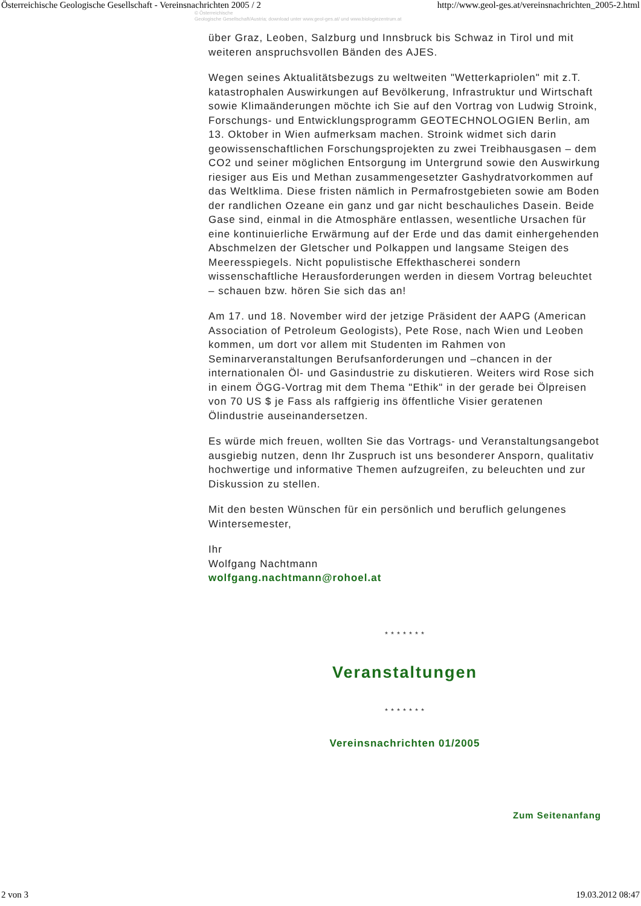Österreichische Geologische Gesellschaft - Vereinsnachrichten 2005 / 2 http://www.geol-ges.at/vereinsnachrichten_2005-2.html
© Österreichische
Geologische Gesellschaft/Austria; download unter www.geol-ges.at/ und www.biologiezentrum.at
über Graz, Leoben, Salzburg und Innsbruck bis Schwaz in Tirol und mit weiteren anspruchsvollen Bänden des AJES.
Wegen seines Aktualitätsbezugs zu weltweiten "Wetterkapriolen" mit z.T. katastrophalen Auswirkungen auf Bevölkerung, Infrastruktur und Wirtschaft sowie Klimaänderungen möchte ich Sie auf den Vortrag von Ludwig Stroink, Forschungs- und Entwicklungsprogramm GEOTECHNOLOGIEN Berlin, am 13. Oktober in Wien aufmerksam machen. Stroink widmet sich darin geowissenschaftlichen Forschungsprojekten zu zwei Treibhausgasen – dem CO2 und seiner möglichen Entsorgung im Untergrund sowie den Auswirkung riesiger aus Eis und Methan zusammengesetzter Gashydratvorkommen auf das Weltklima. Diese fristen nämlich in Permafrostgebieten sowie am Boden der randlichen Ozeane ein ganz und gar nicht beschauliches Dasein. Beide Gase sind, einmal in die Atmosphäre entlassen, wesentliche Ursachen für eine kontinuierliche Erwärmung auf der Erde und das damit einhergehenden Abschmelzen der Gletscher und Polkappen und langsame Steigen des Meeresspiegels. Nicht populistische Effekthascherei sondern wissenschaftliche Herausforderungen werden in diesem Vortrag beleuchtet – schauen bzw. hören Sie sich das an!
Am 17. und 18. November wird der jetzige Präsident der AAPG (American Association of Petroleum Geologists), Pete Rose, nach Wien und Leoben kommen, um dort vor allem mit Studenten im Rahmen von Seminarveranstaltungen Berufsanforderungen und –chancen in der internationalen Öl- und Gasindustrie zu diskutieren. Weiters wird Rose sich in einem ÖGG-Vortrag mit dem Thema "Ethik" in der gerade bei Ölpreisen von 70 US $ je Fass als raffgierig ins öffentliche Visier geratenen Ölindustrie auseinandersetzen.
Es würde mich freuen, wollten Sie das Vortrags- und Veranstaltungsangebot ausgiebig nutzen, denn Ihr Zuspruch ist uns besonderer Ansporn, qualitativ hochwertige und informative Themen aufzugreifen, zu beleuchten und zur Diskussion zu stellen.
Mit den besten Wünschen für ein persönlich und beruflich gelungenes Wintersemester,
Ihr
Wolfgang Nachtmann
wolfgang.nachtmann@rohoel.at
* * * * * * *
Veranstaltungen
* * * * * * *
Vereinsnachrichten 01/2005
Zum Seitenanfang
2 von 3 19.03.2012 08:47